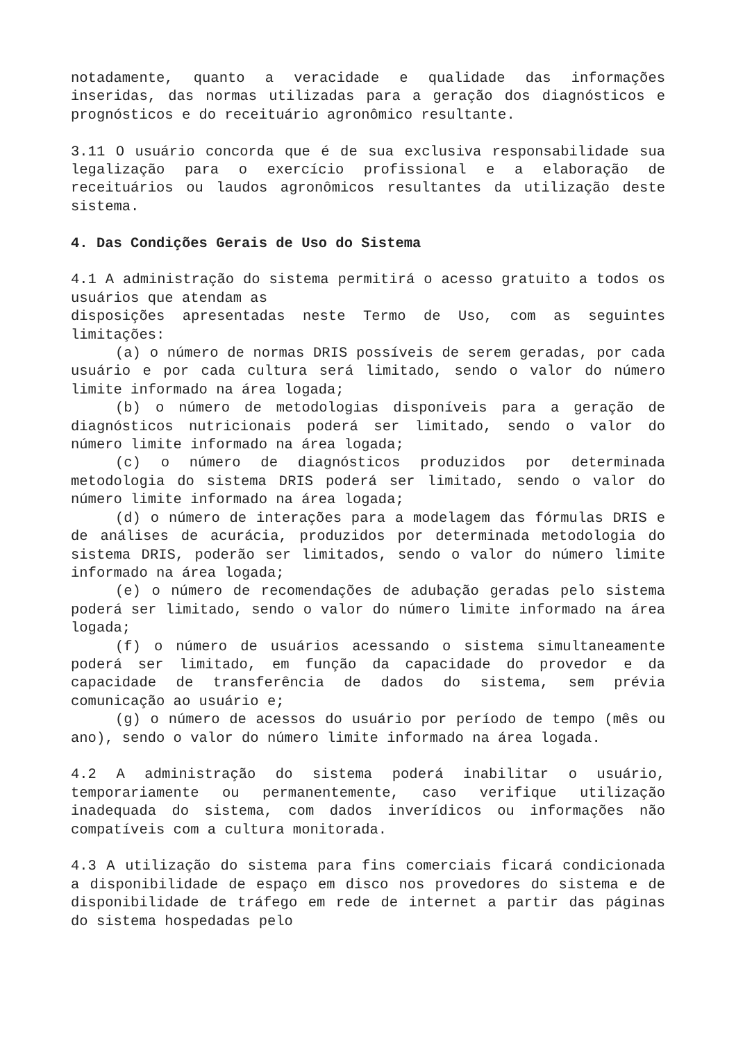notadamente, quanto a veracidade e qualidade das informações inseridas, das normas utilizadas para a geração dos diagnósticos e prognósticos e do receituário agronômico resultante.
3.11 O usuário concorda que é de sua exclusiva responsabilidade sua legalização para o exercício profissional e a elaboração de receituários ou laudos agronômicos resultantes da utilização deste sistema.
4. Das Condições Gerais de Uso do Sistema
4.1 A administração do sistema permitirá o acesso gratuito a todos os usuários que atendam as
disposições apresentadas neste Termo de Uso, com as seguintes limitações:
(a) o número de normas DRIS possíveis de serem geradas, por cada usuário e por cada cultura será limitado, sendo o valor do número limite informado na área logada;
(b) o número de metodologias disponíveis para a geração de diagnósticos nutricionais poderá ser limitado, sendo o valor do número limite informado na área logada;
(c) o número de diagnósticos produzidos por determinada metodologia do sistema DRIS poderá ser limitado, sendo o valor do número limite informado na área logada;
(d) o número de interações para a modelagem das fórmulas DRIS e de análises de acurácia, produzidos por determinada metodologia do sistema DRIS, poderão ser limitados, sendo o valor do número limite informado na área logada;
(e) o número de recomendações de adubação geradas pelo sistema poderá ser limitado, sendo o valor do número limite informado na área logada;
(f) o número de usuários acessando o sistema simultaneamente poderá ser limitado, em função da capacidade do provedor e da capacidade de transferência de dados do sistema, sem prévia comunicação ao usuário e;
(g) o número de acessos do usuário por período de tempo (mês ou ano), sendo o valor do número limite informado na área logada.
4.2 A administração do sistema poderá inabilitar o usuário, temporariamente ou permanentemente, caso verifique utilização inadequada do sistema, com dados inverídicos ou informações não compatíveis com a cultura monitorada.
4.3 A utilização do sistema para fins comerciais ficará condicionada a disponibilidade de espaço em disco nos provedores do sistema e de disponibilidade de tráfego em rede de internet a partir das páginas do sistema hospedadas pelo